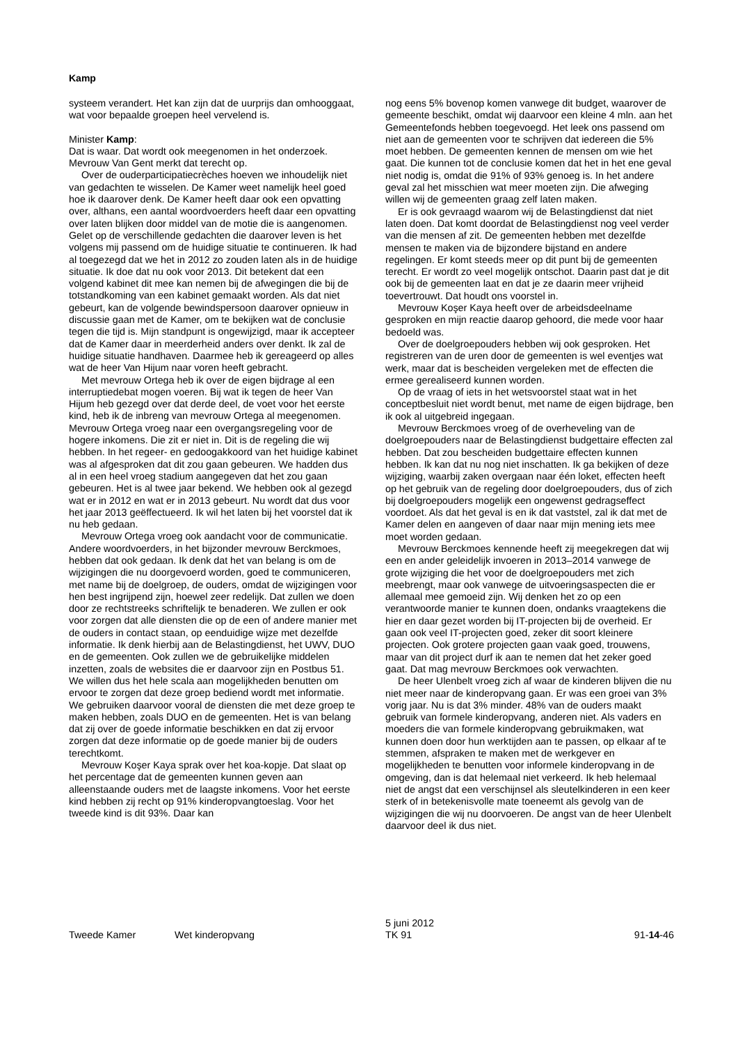Kamp
systeem verandert. Het kan zijn dat de uurprijs dan omhooggaat, wat voor bepaalde groepen heel vervelend is.
Minister Kamp:
Dat is waar. Dat wordt ook meegenomen in het onderzoek. Mevrouw Van Gent merkt dat terecht op.
Over de ouderparticipatiecrèches hoeven we inhoudelijk niet van gedachten te wisselen. De Kamer weet namelijk heel goed hoe ik daarover denk. De Kamer heeft daar ook een opvatting over, althans, een aantal woordvoerders heeft daar een opvatting over laten blijken door middel van de motie die is aangenomen. Gelet op de verschillende gedachten die daarover leven is het volgens mij passend om de huidige situatie te continueren. Ik had al toegezegd dat we het in 2012 zo zouden laten als in de huidige situatie. Ik doe dat nu ook voor 2013. Dit betekent dat een volgend kabinet dit mee kan nemen bij de afwegingen die bij de totstandkoming van een kabinet gemaakt worden. Als dat niet gebeurt, kan de volgende bewindspersoon daarover opnieuw in discussie gaan met de Kamer, om te bekijken wat de conclusie tegen die tijd is. Mijn standpunt is ongewijzigd, maar ik accepteer dat de Kamer daar in meerderheid anders over denkt. Ik zal de huidige situatie handhaven. Daarmee heb ik gereageerd op alles wat de heer Van Hijum naar voren heeft gebracht.
Met mevrouw Ortega heb ik over de eigen bijdrage al een interruptiedebat mogen voeren. Bij wat ik tegen de heer Van Hijum heb gezegd over dat derde deel, de voet voor het eerste kind, heb ik de inbreng van mevrouw Ortega al meegenomen. Mevrouw Ortega vroeg naar een overgangsregeling voor de hogere inkomens. Die zit er niet in. Dit is de regeling die wij hebben. In het regeer- en gedoogakkoord van het huidige kabinet was al afgesproken dat dit zou gaan gebeuren. We hadden dus al in een heel vroeg stadium aangegeven dat het zou gaan gebeuren. Het is al twee jaar bekend. We hebben ook al gezegd wat er in 2012 en wat er in 2013 gebeurt. Nu wordt dat dus voor het jaar 2013 geëffectueerd. Ik wil het laten bij het voorstel dat ik nu heb gedaan.
Mevrouw Ortega vroeg ook aandacht voor de communicatie. Andere woordvoerders, in het bijzonder mevrouw Berckmoes, hebben dat ook gedaan. Ik denk dat het van belang is om de wijzigingen die nu doorgevoerd worden, goed te communiceren, met name bij de doelgroep, de ouders, omdat de wijzigingen voor hen best ingrijpend zijn, hoewel zeer redelijk. Dat zullen we doen door ze rechtstreeks schriftelijk te benaderen. We zullen er ook voor zorgen dat alle diensten die op de een of andere manier met de ouders in contact staan, op eenduidige wijze met dezelfde informatie. Ik denk hierbij aan de Belastingdienst, het UWV, DUO en de gemeenten. Ook zullen we de gebruikelijke middelen inzetten, zoals de websites die er daarvoor zijn en Postbus 51. We willen dus het hele scala aan mogelijkheden benutten om ervoor te zorgen dat deze groep bediend wordt met informatie. We gebruiken daarvoor vooral de diensten die met deze groep te maken hebben, zoals DUO en de gemeenten. Het is van belang dat zij over de goede informatie beschikken en dat zij ervoor zorgen dat deze informatie op de goede manier bij de ouders terechtkomt.
Mevrouw Koşer Kaya sprak over het koa-kopje. Dat slaat op het percentage dat de gemeenten kunnen geven aan alleenstaande ouders met de laagste inkomens. Voor het eerste kind hebben zij recht op 91% kinderopvangtoeslag. Voor het tweede kind is dit 93%. Daar kan
nog eens 5% bovenop komen vanwege dit budget, waarover de gemeente beschikt, omdat wij daarvoor een kleine 4 mln. aan het Gemeentefonds hebben toegevoegd. Het leek ons passend om niet aan de gemeenten voor te schrijven dat iedereen die 5% moet hebben. De gemeenten kennen de mensen om wie het gaat. Die kunnen tot de conclusie komen dat het in het ene geval niet nodig is, omdat die 91% of 93% genoeg is. In het andere geval zal het misschien wat meer moeten zijn. Die afweging willen wij de gemeenten graag zelf laten maken.
Er is ook gevraagd waarom wij de Belastingdienst dat niet laten doen. Dat komt doordat de Belastingdienst nog veel verder van die mensen af zit. De gemeenten hebben met dezelfde mensen te maken via de bijzondere bijstand en andere regelingen. Er komt steeds meer op dit punt bij de gemeenten terecht. Er wordt zo veel mogelijk ontschot. Daarin past dat je dit ook bij de gemeenten laat en dat je ze daarin meer vrijheid toevertrouwt. Dat houdt ons voorstel in.
Mevrouw Koşer Kaya heeft over de arbeidsdeelname gesproken en mijn reactie daarop gehoord, die mede voor haar bedoeld was.
Over de doelgroepouders hebben wij ook gesproken. Het registreren van de uren door de gemeenten is wel eventjes wat werk, maar dat is bescheiden vergeleken met de effecten die ermee gerealiseerd kunnen worden.
Op de vraag of iets in het wetsvoorstel staat wat in het conceptbesluit niet wordt benut, met name de eigen bijdrage, ben ik ook al uitgebreid ingegaan.
Mevrouw Berckmoes vroeg of de overheveling van de doelgroepouders naar de Belastingdienst budgettaire effecten zal hebben. Dat zou bescheiden budgettaire effecten kunnen hebben. Ik kan dat nu nog niet inschatten. Ik ga bekijken of deze wijziging, waarbij zaken overgaan naar één loket, effecten heeft op het gebruik van de regeling door doelgroepouders, dus of zich bij doelgroepouders mogelijk een ongewenst gedragseffect voordoet. Als dat het geval is en ik dat vaststel, zal ik dat met de Kamer delen en aangeven of daar naar mijn mening iets mee moet worden gedaan.
Mevrouw Berckmoes kennende heeft zij meegekregen dat wij een en ander geleidelijk invoeren in 2013–2014 vanwege de grote wijziging die het voor de doelgroepouders met zich meebrengt, maar ook vanwege de uitvoeringsaspecten die er allemaal mee gemoeid zijn. Wij denken het zo op een verantwoorde manier te kunnen doen, ondanks vraagtekens die hier en daar gezet worden bij IT-projecten bij de overheid. Er gaan ook veel IT-projecten goed, zeker dit soort kleinere projecten. Ook grotere projecten gaan vaak goed, trouwens, maar van dit project durf ik aan te nemen dat het zeker goed gaat. Dat mag mevrouw Berckmoes ook verwachten.
De heer Ulenbelt vroeg zich af waar de kinderen blijven die nu niet meer naar de kinderopvang gaan. Er was een groei van 3% vorig jaar. Nu is dat 3% minder. 48% van de ouders maakt gebruik van formele kinderopvang, anderen niet. Als vaders en moeders die van formele kinderopvang gebruikmaken, wat kunnen doen door hun werktijden aan te passen, op elkaar af te stemmen, afspraken te maken met de werkgever en mogelijkheden te benutten voor informele kinderopvang in de omgeving, dan is dat helemaal niet verkeerd. Ik heb helemaal niet de angst dat een verschijnsel als sleutelkinderen in een keer sterk of in betekenisvolle mate toeneemt als gevolg van de wijzigingen die wij nu doorvoeren. De angst van de heer Ulenbelt daarvoor deel ik dus niet.
Tweede Kamer
Wet kinderopvang
5 juni 2012
TK 91
91-14-46